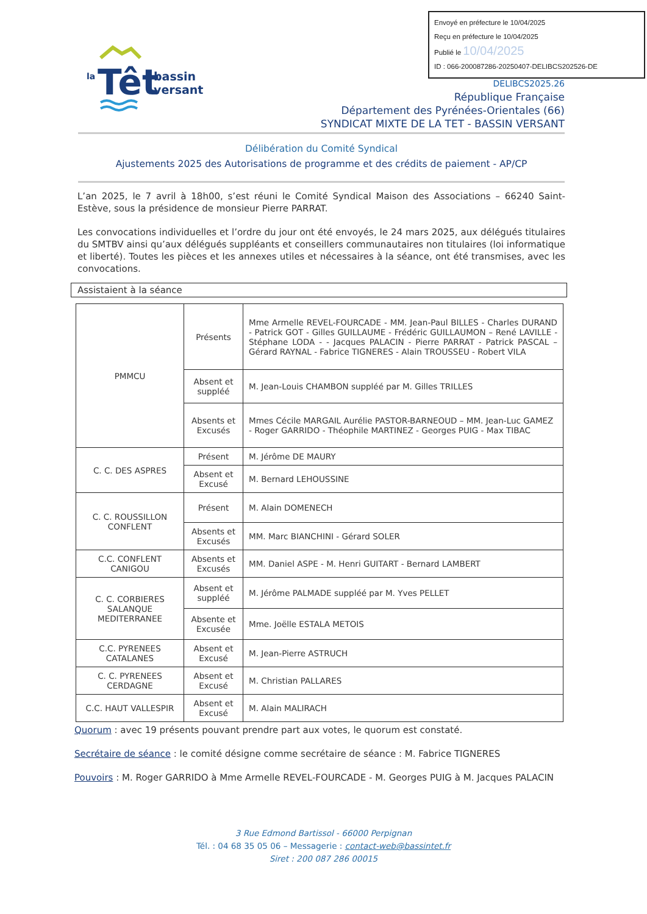Envoyé en préfecture le 10/04/2025
Reçu en préfecture le 10/04/2025
Publié le 10/04/2025
ID : 066-200087286-20250407-DELIBCS202526-DE
la
Têt
bassin
versant
DELIBCS2025.26
République Française
Département des Pyrénées-Orientales (66)
SYNDICAT MIXTE DE LA TET - BASSIN VERSANT
Délibération du Comité Syndical
Ajustements 2025 des Autorisations de programme et des crédits de paiement - AP/CP
L’an 2025, le 7 avril à 18h00, s’est réuni le Comité Syndical Maison des Associations – 66240 Saint-Estève, sous la présidence de monsieur Pierre PARRAT.
Les convocations individuelles et l’ordre du jour ont été envoyés, le 24 mars 2025, aux délégués titulaires du SMTBV ainsi qu’aux délégués suppléants et conseillers communautaires non titulaires (loi informatique et liberté). Toutes les pièces et les annexes utiles et nécessaires à la séance, ont été transmises, avec les convocations.
Assistaient à la séance
| PMMCU | Présents | Mme Armelle REVEL-FOURCADE - MM. Jean-Paul BILLES - Charles DURAND - Patrick GOT - Gilles GUILLAUME - Frédéric GUILLAUMON – René LAVILLE - Stéphane LODA - - Jacques PALACIN - Pierre PARRAT - Patrick PASCAL – Gérard RAYNAL - Fabrice TIGNERES - Alain TROUSSEU - Robert VILA |
| | Absent et suppléé | M. Jean-Louis CHAMBON suppléé par M. Gilles TRILLES |
| | Absents et Excusés | Mmes Cécile MARGAIL Aurélie PASTOR-BARNEOUD – MM. Jean-Luc GAMEZ - Roger GARRIDO - Théophile MARTINEZ - Georges PUIG - Max TIBAC |
| C. C. DES ASPRES | Présent | M. Jérôme DE MAURY |
| | Absent et Excusé | M. Bernard LEHOUSSINE |
| C. C. ROUSSILLON CONFLENT | Présent | M. Alain DOMENECH |
| | Absents et Excusés | MM. Marc BIANCHINI - Gérard SOLER |
| C.C. CONFLENT CANIGOU | Absents et Excusés | MM. Daniel ASPE - M. Henri GUITART - Bernard LAMBERT |
| C. C. CORBIERES SALANQUE MEDITERRANEE | Absent et suppléé | M. Jérôme PALMADE suppléé par M. Yves PELLET |
| | Absente et Excusée | Mme. Joëlle ESTALA METOIS |
| C.C. PYRENEES CATALANES | Absent et Excusé | M. Jean-Pierre ASTRUCH |
| C. C. PYRENEES CERDAGNE | Absent et Excusé | M. Christian PALLARES |
| C.C. HAUT VALLESPIR | Absent et Excusé | M. Alain MALIRACH |
Quorum : avec 19 présents pouvant prendre part aux votes, le quorum est constaté.
Secrétaire de séance : le comité désigne comme secrétaire de séance : M. Fabrice TIGNERES
Pouvoirs : M. Roger GARRIDO à Mme Armelle REVEL-FOURCADE - M. Georges PUIG à M. Jacques PALACIN
3 Rue Edmond Bartissol - 66000 Perpignan
Tél. : 04 68 35 05 06 – Messagerie : contact-web@bassintet.fr
Siret : 200 087 286 00015